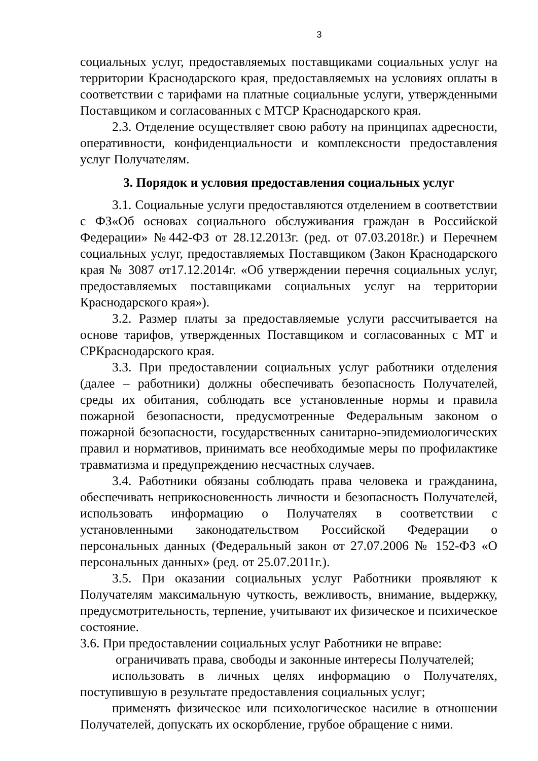3
социальных услуг, предоставляемых поставщиками социальных услуг на территории Краснодарского края, предоставляемых на условиях оплаты в соответствии с тарифами на платные социальные услуги, утвержденными Поставщиком и согласованных с МТСР Краснодарского края.
2.3. Отделение осуществляет свою работу на принципах адресности, оперативности, конфиденциальности и комплексности предоставления услуг Получателям.
3. Порядок и условия предоставления социальных услуг
3.1. Социальные услуги предоставляются отделением в соответствии с ФЗ«Об основах социального обслуживания граждан в Российской Федерации» №442-ФЗ от 28.12.2013г. (ред. от 07.03.2018г.) и Перечнем социальных услуг, предоставляемых Поставщиком (Закон Краснодарского края № 3087 от17.12.2014г. «Об утверждении перечня социальных услуг, предоставляемых поставщиками социальных услуг на территории Краснодарского края»).
3.2. Размер платы за предоставляемые услуги рассчитывается на основе тарифов, утвержденных Поставщиком и согласованных с МТ и СРКраснодарского края.
3.3. При предоставлении социальных услуг работники отделения (далее – работники) должны обеспечивать безопасность Получателей, среды их обитания, соблюдать все установленные нормы и правила пожарной безопасности, предусмотренные Федеральным законом о пожарной безопасности, государственных санитарно-эпидемиологических правил и нормативов, принимать все необходимые меры по профилактике травматизма и предупреждению несчастных случаев.
3.4. Работники обязаны соблюдать права человека и гражданина, обеспечивать неприкосновенность личности и безопасность Получателей, использовать информацию о Получателях в соответствии с установленными законодательством Российской Федерации о персональных данных (Федеральный закон от 27.07.2006 № 152-ФЗ «О персональных данных» (ред. от 25.07.2011г.).
3.5. При оказании социальных услуг Работники проявляют к Получателям максимальную чуткость, вежливость, внимание, выдержку, предусмотрительность, терпение, учитывают их физическое и психическое состояние.
3.6. При предоставлении социальных услуг Работники не вправе:
ограничивать права, свободы и законные интересы Получателей;
использовать в личных целях информацию о Получателях, поступившую в результате предоставления социальных услуг;
применять физическое или психологическое насилие в отношении Получателей, допускать их оскорбление, грубое обращение с ними.